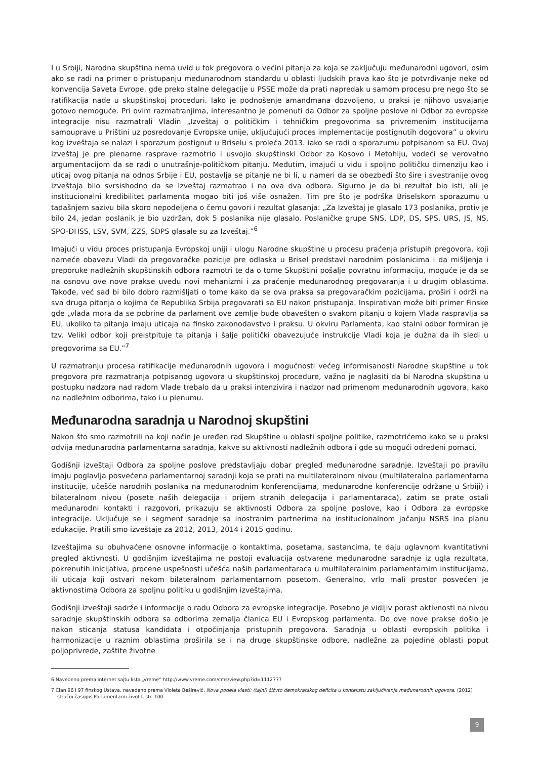I u Srbiji, Narodna skupština nema uvid u tok pregovora o većini pitanja za koja se zaključuju međunarodni ugovori, osim ako se radi na primer o pristupanju međunarodnom standardu u oblasti ljudskih prava kao što je potvrđivanje neke od konvencija Saveta Evrope, gde preko stalne delegacije u PSSE može da prati napredak u samom procesu pre nego što se ratifikacija nađe u skupštinskoj proceduri. Iako je podnošenje amandmana dozvoljeno, u praksi je njihovo usvajanje gotovo nemoguće. Pri ovim razmatranjima, interesantno je pomenuti da Odbor za spoljne poslove ni Odbor za evropske integracije nisu razmatrali Vladin „Izveštaj o političkim i tehničkim pregovorima sa privremenim institucijama samouprave u Prištini uz posredovanje Evropske unije, uključujući proces implementacije postignutih dogovora” u okviru kog izveštaja se nalazi i sporazum postignut u Briselu s proleća 2013. iako se radi o sporazumu potpisanom sa EU. Ovaj izveštaj je pre plenarne rasprave razmotrio i usvojio skupštinski Odbor za Kosovo i Metohiju, vodeći se verovatno argumentacijom da se radi o unutrašnje-političkom pitanju. Međutim, imajući u vidu i spoljno političku dimenziju kao i uticaj ovog pitanja na odnos Srbije i EU, postavlja se pitanje ne bi li, u nameri da se obezbedi što šire i svestranije ovog izveštaja bilo svrsishodno da se Izveštaj razmatrao i na ova dva odbora. Sigurno je da bi rezultat bio isti, ali je institucionalni kredibilitet parlamenta mogao biti još više osnažen. Tim pre što je podrška Briselskom sporazumu u tadašnjem sazivu bila skoro nepodeljena o čemu govori i rezultat glasanja: „Za Izveštaj je glasalo 173 poslanika, protiv je bilo 24, jedan poslanik je bio uzdržan, dok 5 poslanika nije glasalo. Poslaničke grupe SNS, LDP, DS, SPS, URS, JS, NS, SPO-DHSS, LSV, SVM, ZZS, SDPS glasale su za Izveštaj.”<sup>6</sup>
Imajući u vidu proces pristupanja Evropskoj uniji i ulogu Narodne skupštine u procesu praćenja pristupih pregovora, koji nameće obavezu Vladi da pregovaračke pozicije pre odlaska u Brisel predstavi narodnim poslanicima i da mišljenja i preporuke nadležnih skupštinskih odbora razmotri te da o tome Skupštini pošalje povratnu informaciju, moguće je da se na osnovu ove nove prakse uvedu novi mehanizmi i za praćenje međunarodnog pregovaranja i u drugim oblastima. Takođe, već sad bi bilo dobro razmišljati o tome kako da se ova praksa sa pregovaračkim pozicijama, proširi i održi na sva druga pitanja o kojima će Republika Srbija pregovarati sa EU nakon pristupanja. Inspirativan može biti primer Finske gde „vlada mora da se pobrine da parlament ove zemlje bude obavešten o svakom pitanju o kojem Vlada raspravlja sa EU, ukoliko ta pitanja imaju uticaja na finsko zakonodavstvo i praksu. U okviru Parlamenta, kao stalni odbor formiran je tzv. Veliki odbor koji preistpituje ta pitanja i šalje politički obavezujuće instrukcije Vladi koja je dužna da ih sledi u pregovorima sa EU.”<sup>7</sup>
U razmatranju procesa ratifikacije međunarodnih ugovora i mogućnosti većeg informisanosti Narodne skupštine u tok pregovora pre razmatranja potpisanog ugovora u skupštinskoj procedure, važno je naglasiti da bi Narodna skupština u postupku nadzora nad radom Vlade trebalo da u praksi intenzivira i nadzor nad primenom međunarodnih ugovora, kako na nadležnim odborima, tako i u plenumu.
Međunarodna saradnja u Narodnoj skupštini
Nakon što smo razmotrili na koji način je uređen rad Skupštine u oblasti spoljne politike, razmotrićemo kako se u praksi odvija međunarodna parlamentarna saradnja, kakve su aktivnosti nadležnih odbora i gde su mogući određeni pomaci.
Godišnji izveštaji Odbora za spoljne poslove predstavljaju dobar pregled međunarodne saradnje. Izveštaji po pravilu imaju poglavlja posvećena parlamentarnoj saradnji koja se prati na multilateralnom nivou (multilateralna parlamentarna institucije, učešće narodnih poslanika na međunarodnim konferencijama, međunarodne konferencije održane u Srbiji) i bilateralnom nivou (posete naših delegacija i prijem stranih delegacija i parlamentaraca), zatim se prate ostali međunarodni kontakti i razgovori, prikazuju se aktivnosti Odbora za spoljne poslove, kao i Odbora za evropske integracije. Uključuje se i segment saradnje sa inostranim partnerima na institucionalnom jačanju NSRS ina planu edukacije. Pratili smo izveštaje za 2012, 2013, 2014 i 2015 godinu.
Izveštajima su obuhvaćene osnovne informacije o kontaktima, posetama, sastancima, te daju uglavnom kvantitativni pregled aktivnosti. U godišnjim izveštajima ne postoji evaluacija ostvarene međunarodne saradnje iz ugla rezultata, pokrenutih inicijativa, procene uspešnosti učešća naših parlamentaraca u multilateralnim parlamentarnim institucijama, ili uticaja koji ostvari nekom bilateralnom parlamentarnom posetom. Generalno, vrlo mali prostor posvećen je aktivnostima Odbora za spoljnu politiku u godišnjim izveštajima.
Godišnji izveštaji sadrže i informacije o radu Odbora za evropske integracije. Posebno je vidljiv porast aktivnosti na nivou saradnje skupštinskih odbora sa odborima zemalja članica EU i Evropskog parlamenta. Do ove nove prakse došlo je nakon sticanja statusa kandidata i otpočinjanja pristupnih pregovora. Saradnja u oblasti evropskih politika i harmonizacije u raznim oblastima proširila se i na druge skupštinske odbore, nadležne za pojedine oblasti poput poljoprivrede, zaštite životne
6 Navedeno prema internet sajtu lista „Vreme” http://www.vreme.com/cms/view.php?id=1112777
7 Član 96 i 97 finskog Ustava, navedeno prema Violeta Beširević, Nova podela vlasti: (tajni) žižvto demokratskog deficita u kontekstu zaključivanja međunarodnih ugovora, (2012) stručni časopis Parlamentarni život I, str. 100.
9